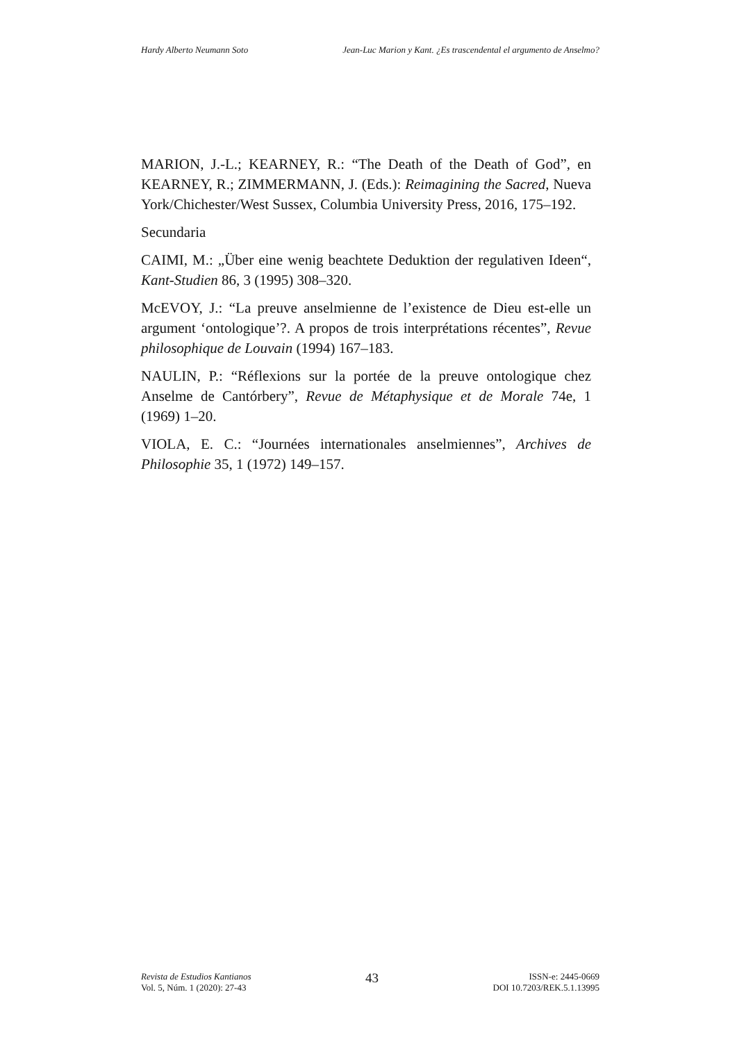Hardy Alberto Neumann Soto Jean-Luc Marion y Kant. ¿Es trascendental el argumento de Anselmo?
MARION, J.-L.; KEARNEY, R.: “The Death of the Death of God”, en KEARNEY, R.; ZIMMERMANN, J. (Eds.): Reimagining the Sacred, Nueva York/Chichester/West Sussex, Columbia University Press, 2016, 175–192.
Secundaria
CAIMI, M.: „Über eine wenig beachtete Deduktion der regulativen Ideen“, Kant-Studien 86, 3 (1995) 308–320.
McEVOY, J.: “La preuve anselmienne de l’existence de Dieu est-elle un argument ‘ontologique’?. A propos de trois interprétations récentes”, Revue philosophique de Louvain (1994) 167–183.
NAULIN, P.: “Réflexions sur la portée de la preuve ontologique chez Anselme de Cantórbery”, Revue de Métaphysique et de Morale 74e, 1 (1969) 1–20.
VIOLA, E. C.: “Journées internationales anselmiennes”, Archives de Philosophie 35, 1 (1972) 149–157.
Revista de Estudios Kantianos
Vol. 5, Núm. 1 (2020): 27-43
43
ISSN-e: 2445-0669
DOI 10.7203/REK.5.1.13995